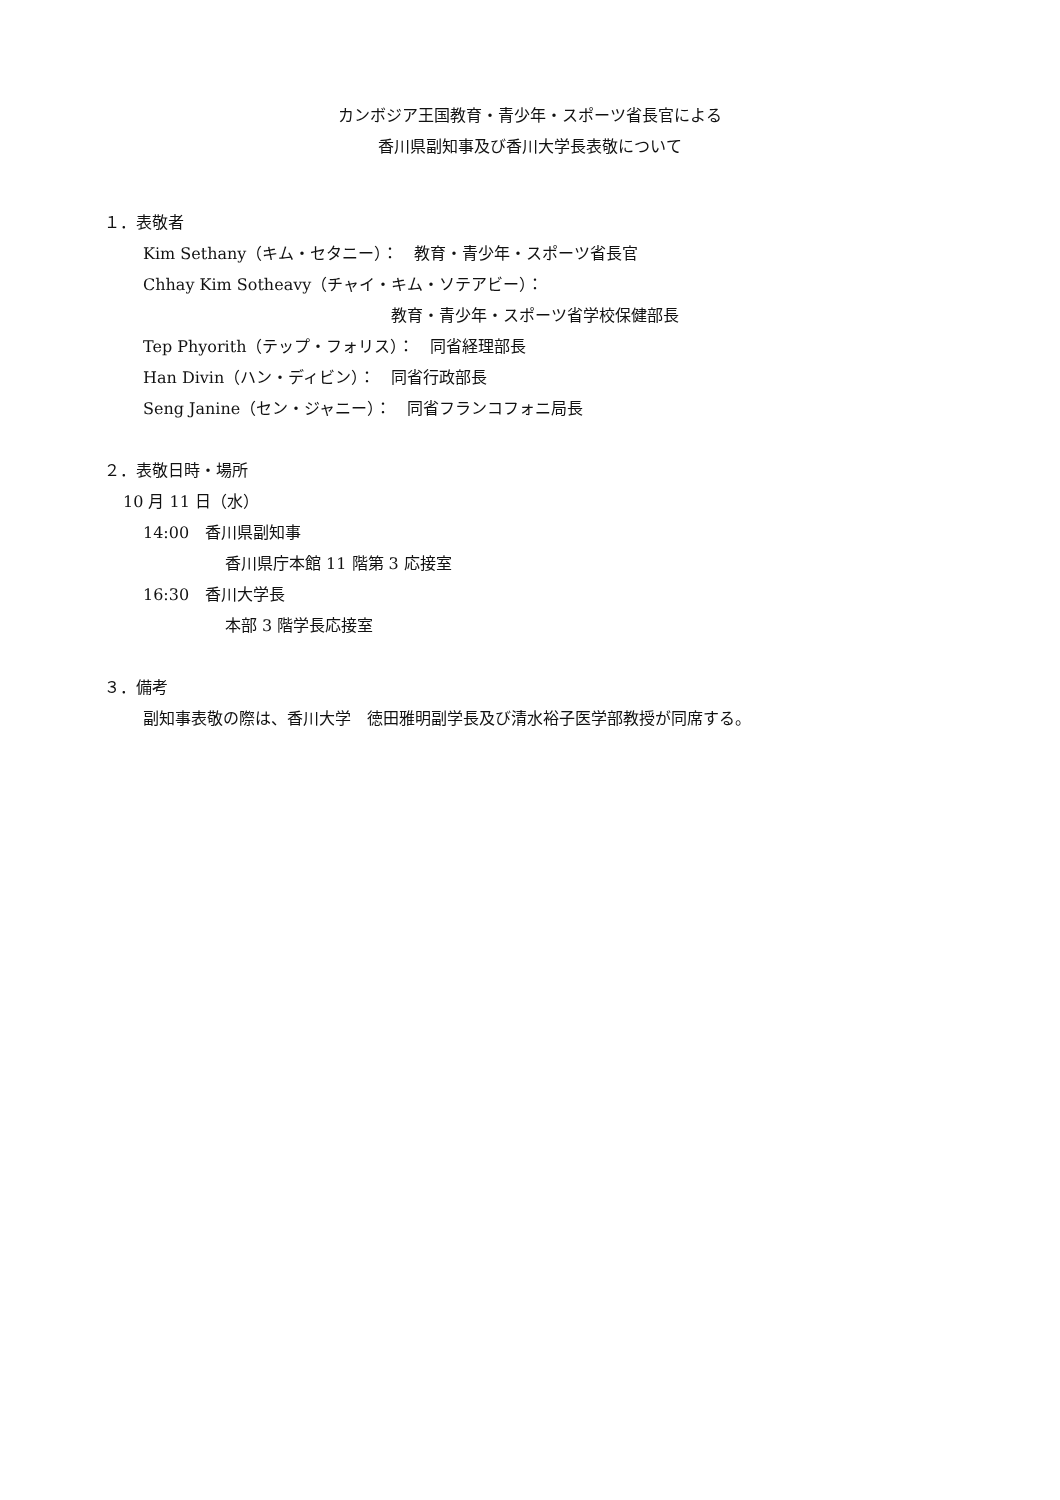カンボジア王国教育・青少年・スポーツ省長官による
香川県副知事及び香川大学長表敬について
１．表敬者
Kim Sethany（キム・セタニー）：　教育・青少年・スポーツ省長官
Chhay Kim Sotheavy（チャイ・キム・ソテアビー）：
教育・青少年・スポーツ省学校保健部長
Tep Phyorith（テップ・フォリス）：　同省経理部長
Han Divin（ハン・ディビン）：　同省行政部長
Seng Janine（セン・ジャニー）：　同省フランコフォニ局長
２．表敬日時・場所
10 月 11 日（水）
14:00　香川県副知事
香川県庁本館 11 階第 3 応接室
16:30　香川大学長
本部 3 階学長応接室
３．備考
副知事表敬の際は、香川大学　徳田雅明副学長及び清水裕子医学部教授が同席する。